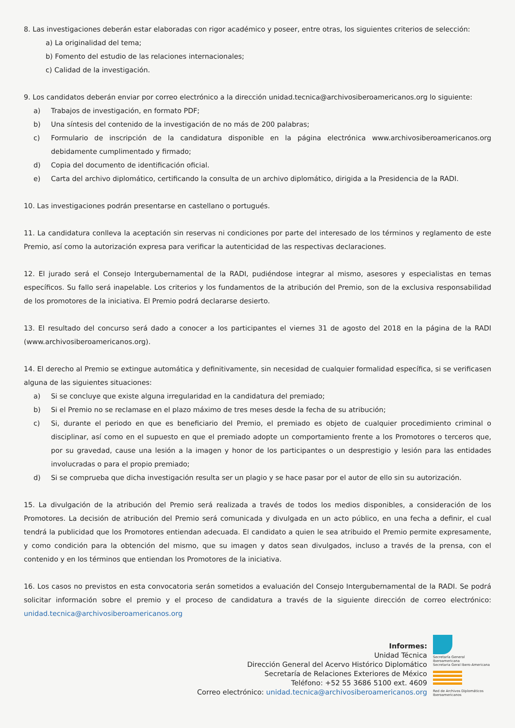8. Las investigaciones deberán estar elaboradas con rigor académico y poseer, entre otras, los siguientes criterios de selección:
a) La originalidad del tema;
b) Fomento del estudio de las relaciones internacionales;
c) Calidad de la investigación.
9. Los candidatos deberán enviar por correo electrónico a la dirección unidad.tecnica@archivosiberoamericanos.org lo siguiente:
a) Trabajos de investigación, en formato PDF;
b) Una síntesis del contenido de la investigación de no más de 200 palabras;
c) Formulario de inscripción de la candidatura disponible en la página electrónica www.archivosiberoamericanos.org debidamente cumplimentado y firmado;
d) Copia del documento de identificación oficial.
e) Carta del archivo diplomático, certificando la consulta de un archivo diplomático, dirigida a la Presidencia de la RADI.
10. Las investigaciones podrán presentarse en castellano o portugués.
11. La candidatura conlleva la aceptación sin reservas ni condiciones por parte del interesado de los términos y reglamento de este Premio, así como la autorización expresa para verificar la autenticidad de las respectivas declaraciones.
12. El jurado será el Consejo Intergubernamental de la RADI, pudiéndose integrar al mismo, asesores y especialistas en temas específicos. Su fallo será inapelable. Los criterios y los fundamentos de la atribución del Premio, son de la exclusiva responsabilidad de los promotores de la iniciativa. El Premio podrá declararse desierto.
13. El resultado del concurso será dado a conocer a los participantes el viernes 31 de agosto del 2018 en la página de la RADI (www.archivosiberoamericanos.org).
14. El derecho al Premio se extingue automática y definitivamente, sin necesidad de cualquier formalidad específica, si se verificasen alguna de las siguientes situaciones:
a) Si se concluye que existe alguna irregularidad en la candidatura del premiado;
b) Si el Premio no se reclamase en el plazo máximo de tres meses desde la fecha de su atribución;
c) Si, durante el periodo en que es beneficiario del Premio, el premiado es objeto de cualquier procedimiento criminal o disciplinar, así como en el supuesto en que el premiado adopte un comportamiento frente a los Promotores o terceros que, por su gravedad, cause una lesión a la imagen y honor de los participantes o un desprestigio y lesión para las entidades involucradas o para el propio premiado;
d) Si se comprueba que dicha investigación resulta ser un plagio y se hace pasar por el autor de ello sin su autorización.
15. La divulgación de la atribución del Premio será realizada a través de todos los medios disponibles, a consideración de los Promotores. La decisión de atribución del Premio será comunicada y divulgada en un acto público, en una fecha a definir, el cual tendrá la publicidad que los Promotores entiendan adecuada. El candidato a quien le sea atribuido el Premio permite expresamente, y como condición para la obtención del mismo, que su imagen y datos sean divulgados, incluso a través de la prensa, con el contenido y en los términos que entiendan los Promotores de la iniciativa.
16. Los casos no previstos en esta convocatoria serán sometidos a evaluación del Consejo Intergubernamental de la RADI. Se podrá solicitar información sobre el premio y el proceso de candidatura a través de la siguiente dirección de correo electrónico: unidad.tecnica@archivosiberoamericanos.org
Informes:
Unidad Técnica
Dirección General del Acervo Histórico Diplomático
Secretaría de Relaciones Exteriores de México
Teléfono: +52 55 3686 5100 ext. 4609
Correo electrónico: unidad.tecnica@archivosiberoamericanos.org
Secretaría General Iberoamericana
Secretaria Geral Ibero-Americana
Red de Archivos Diplomáticos Iberoamericanos